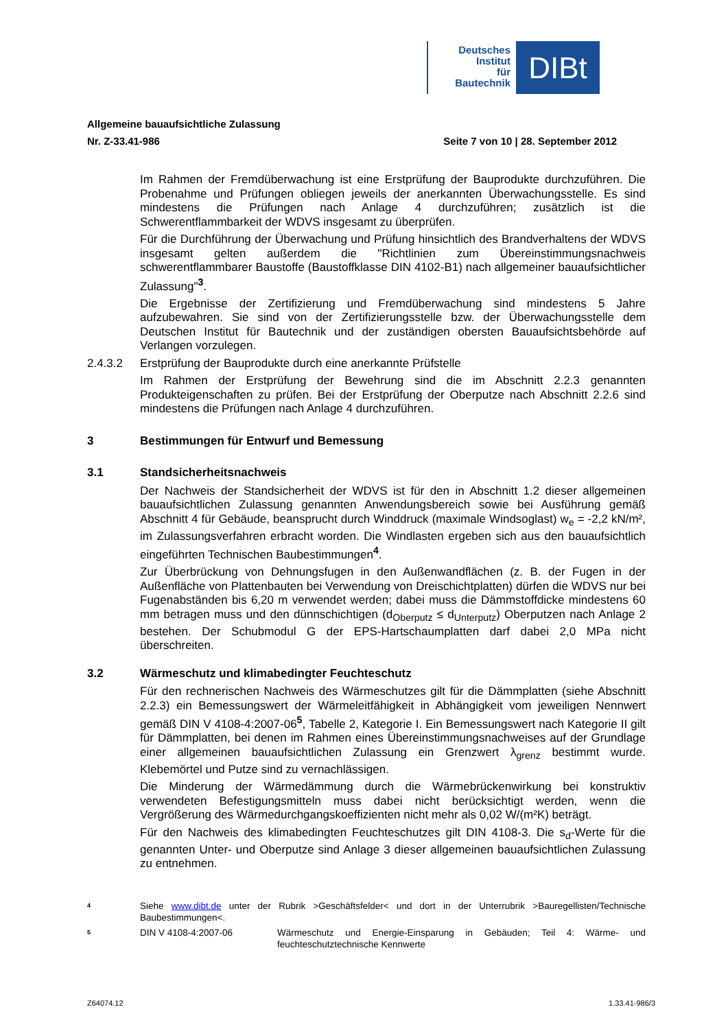Deutsches
Institut
für
Bautechnik
DIBt
Allgemeine bauaufsichtliche Zulassung
Nr. Z-33.41-986 Seite 7 von 10 | 28. September 2012
Im Rahmen der Fremdüberwachung ist eine Erstprüfung der Bauprodukte durchzuführen. Die Probenahme und Prüfungen obliegen jeweils der anerkannten Überwachungsstelle. Es sind mindestens die Prüfungen nach Anlage 4 durchzuführen; zusätzlich ist die Schwerentflammbarkeit der WDVS insgesamt zu überprüfen.
Für die Durchführung der Überwachung und Prüfung hinsichtlich des Brandverhaltens der WDVS insgesamt gelten außerdem die "Richtlinien zum Übereinstimmungsnachweis schwerentflammbarer Baustoffe (Baustoffklasse DIN 4102-B1) nach allgemeiner bauaufsichtlicher Zulassung"<sup>3</sup>.
Die Ergebnisse der Zertifizierung und Fremdüberwachung sind mindestens 5 Jahre aufzubewahren. Sie sind von der Zertifizierungsstelle bzw. der Überwachungsstelle dem Deutschen Institut für Bautechnik und der zuständigen obersten Bauaufsichtsbehörde auf Verlangen vorzulegen.
2.4.3.2 Erstprüfung der Bauprodukte durch eine anerkannte Prüfstelle
Im Rahmen der Erstprüfung der Bewehrung sind die im Abschnitt 2.2.3 genannten Produkteigenschaften zu prüfen. Bei der Erstprüfung der Oberputze nach Abschnitt 2.2.6 sind mindestens die Prüfungen nach Anlage 4 durchzuführen.
3 Bestimmungen für Entwurf und Bemessung
3.1 Standsicherheitsnachweis
Der Nachweis der Standsicherheit der WDVS ist für den in Abschnitt 1.2 dieser allgemeinen bauaufsichtlichen Zulassung genannten Anwendungsbereich sowie bei Ausführung gemäß Abschnitt 4 für Gebäude, beansprucht durch Winddruck (maximale Windsoglast) w<sub>e</sub> = -2,2 kN/m², im Zulassungsverfahren erbracht worden. Die Windlasten ergeben sich aus den bauaufsichtlich eingeführten Technischen Baubestimmungen<sup>4</sup>.
Zur Überbrückung von Dehnungsfugen in den Außenwandflächen (z. B. der Fugen in der Außenfläche von Plattenbauten bei Verwendung von Dreischichtplatten) dürfen die WDVS nur bei Fugenabständen bis 6,20 m verwendet werden; dabei muss die Dämmstoffdicke mindestens 60 mm betragen muss und den dünnschichtigen (d<sub>Oberputz</sub> ≤ d<sub>Unterputz</sub>) Oberputzen nach Anlage 2 bestehen. Der Schubmodul G der EPS-Hartschaumplatten darf dabei 2,0 MPa nicht überschreiten.
3.2 Wärmeschutz und klimabedingter Feuchteschutz
Für den rechnerischen Nachweis des Wärmeschutzes gilt für die Dämmplatten (siehe Abschnitt 2.2.3) ein Bemessungswert der Wärmeleitfähigkeit in Abhängigkeit vom jeweiligen Nennwert gemäß DIN V 4108-4:2007-06<sup>5</sup>, Tabelle 2, Kategorie I. Ein Bemessungswert nach Kategorie II gilt für Dämmplatten, bei denen im Rahmen eines Übereinstimmungsnachweises auf der Grundlage einer allgemeinen bauaufsichtlichen Zulassung ein Grenzwert λ<sub>grenz</sub> bestimmt wurde. Klebemörtel und Putze sind zu vernachlässigen.
Die Minderung der Wärmedämmung durch die Wärmebrückenwirkung bei konstruktiv verwendeten Befestigungsmitteln muss dabei nicht berücksichtigt werden, wenn die Vergrößerung des Wärmedurchgangskoeffizienten nicht mehr als 0,02 W/(m²K) beträgt.
Für den Nachweis des klimabedingten Feuchteschutzes gilt DIN 4108-3. Die s<sub>d</sub>-Werte für die genannten Unter- und Oberputze sind Anlage 3 dieser allgemeinen bauaufsichtlichen Zulassung zu entnehmen.
4 Siehe www.dibt.de unter der Rubrik >Geschäftsfelder< und dort in der Unterrubrik >Bauregellisten/Technische Baubestimmungen<.
5 DIN V 4108-4:2007-06 Wärmeschutz und Energie-Einsparung in Gebäuden; Teil 4: Wärme- und feuchteschutztechnische Kennwerte
Z64074.12 1.33.41-986/3